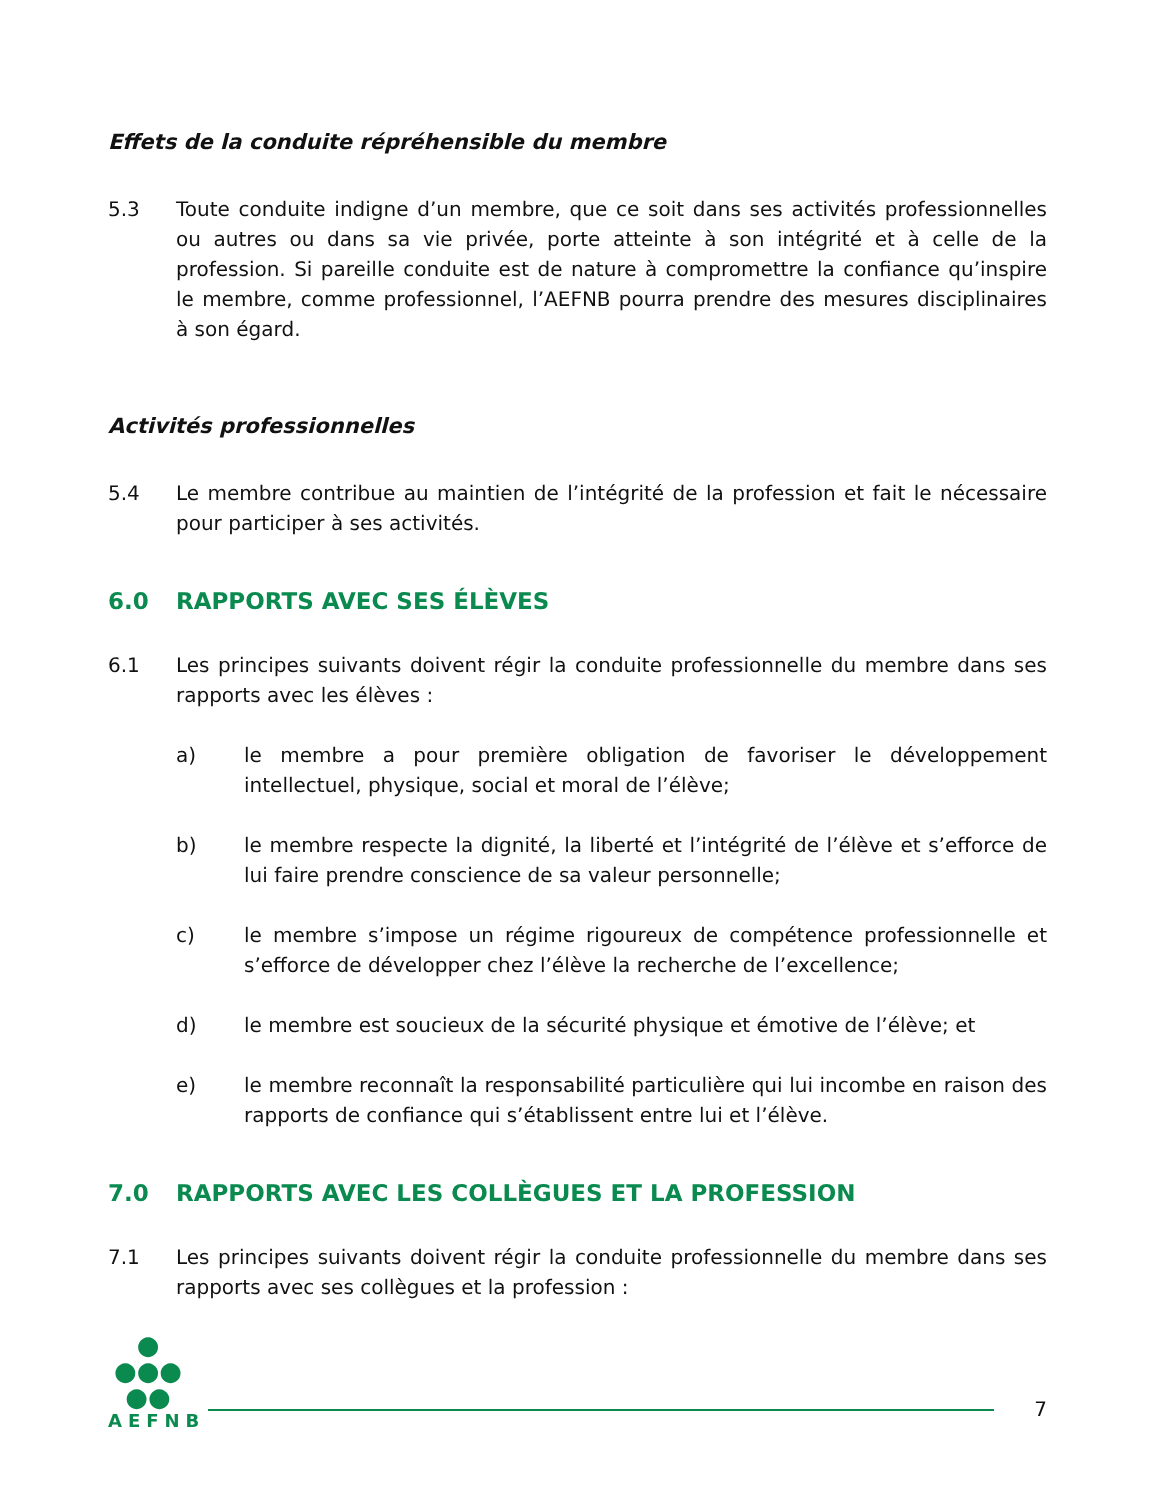Effets de la conduite répréhensible du membre
5.3 Toute conduite indigne d’un membre, que ce soit dans ses activités professionnelles ou autres ou dans sa vie privée, porte atteinte à son intégrité et à celle de la profession. Si pareille conduite est de nature à compromettre la confiance qu’inspire le membre, comme professionnel, l’AEFNB pourra prendre des mesures disciplinaires à son égard.
Activités professionnelles
5.4 Le membre contribue au maintien de l’intégrité de la profession et fait le nécessaire pour participer à ses activités.
6.0 RAPPORTS AVEC SES ÉLÈVES
6.1 Les principes suivants doivent régir la conduite professionnelle du membre dans ses rapports avec les élèves :
a) le membre a pour première obligation de favoriser le développement intellectuel, physique, social et moral de l’élève;
b) le membre respecte la dignité, la liberté et l’intégrité de l’élève et s’efforce de lui faire prendre conscience de sa valeur personnelle;
c) le membre s’impose un régime rigoureux de compétence professionnelle et s’efforce de développer chez l’élève la recherche de l’excellence;
d) le membre est soucieux de la sécurité physique et émotive de l’élève; et
e) le membre reconnaît la responsabilité particulière qui lui incombe en raison des rapports de confiance qui s’établissent entre lui et l’élève.
7.0 RAPPORTS AVEC LES COLLÈGUES ET LA PROFESSION
7.1 Les principes suivants doivent régir la conduite professionnelle du membre dans ses rapports avec ses collègues et la profession :
●
●●●
●●
AEFNB
7